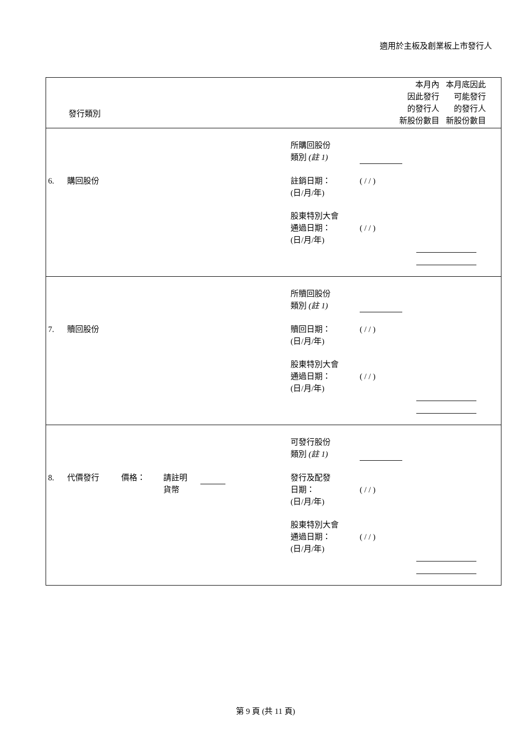適用於主板及創業板上市發行人
| 發行類別 | 本月內 因此發行 的發行人 新股份數目 | 本月底因此 可能發行 的發行人 新股份數目 |
| --- | --- | --- |
| / / / / 所購回股份 類別 (註 1) / / / / 6. / 購回股份 / / 註銷日期： (日/月/年) / ( / / ) / / / / / / 股東特別大會 通過日期： (日/月/年) / ( / / ) / / | | |
| / / / / 所贖回股份 類別 (註 1) / / / / 7. / 贖回股份 / / 贖回日期： (日/月/年) / ( / / ) / / / / / / 股東特別大會 通過日期： (日/月/年) / ( / / ) / / | | |
| / / / / 可發行股份 類別 (註 1) / / / / 8. / 代價發行 / 價格： 請註明 貨幣 / 發行及配發 日期： (日/月/年) / ( / / ) / / / / / / 股東特別大會 通過日期： (日/月/年) / ( / / ) / / | | |
第 9 頁 (共 11 頁)